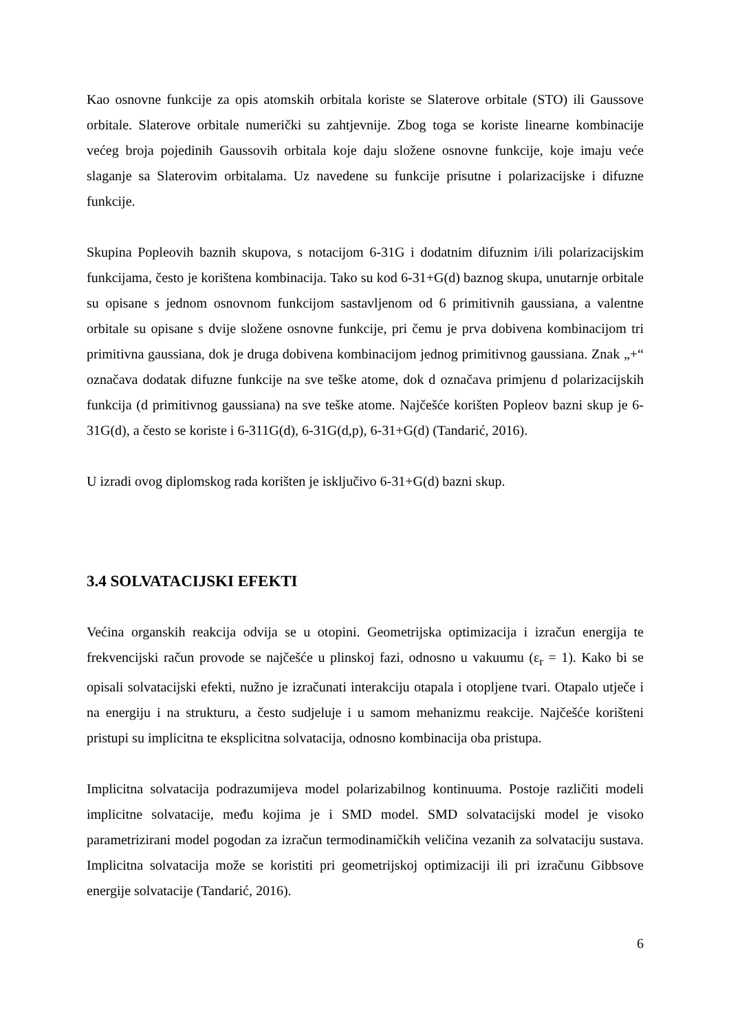Kao osnovne funkcije za opis atomskih orbitala koriste se Slaterove orbitale (STO) ili Gaussove orbitale. Slaterove orbitale numerički su zahtjevnije. Zbog toga se koriste linearne kombinacije većeg broja pojedinih Gaussovih orbitala koje daju složene osnovne funkcije, koje imaju veće slaganje sa Slaterovim orbitalama. Uz navedene su funkcije prisutne i polarizacijske i difuzne funkcije.
Skupina Popleovih baznih skupova, s notacijom 6-31G i dodatnim difuznim i/ili polarizacijskim funkcijama, često je korištena kombinacija. Tako su kod 6-31+G(d) baznog skupa, unutarnje orbitale su opisane s jednom osnovnom funkcijom sastavljenom od 6 primitivnih gaussiana, a valentne orbitale su opisane s dvije složene osnovne funkcije, pri čemu je prva dobivena kombinacijom tri primitivna gaussiana, dok je druga dobivena kombinacijom jednog primitivnog gaussiana. Znak „+“ označava dodatak difuzne funkcije na sve teške atome, dok d označava primjenu d polarizacijskih funkcija (d primitivnog gaussiana) na sve teške atome. Najčešće korišten Popleov bazni skup je 6-31G(d), a često se koriste i 6-311G(d), 6-31G(d,p), 6-31+G(d) (Tandarić, 2016).
U izradi ovog diplomskog rada korišten je isključivo 6-31+G(d) bazni skup.
3.4 SOLVATACIJSKI EFEKTI
Većina organskih reakcija odvija se u otopini. Geometrijska optimizacija i izračun energija te frekvencijski račun provode se najčešće u plinskoj fazi, odnosno u vakuumu (ε<sub>r</sub> = 1). Kako bi se opisali solvatacijski efekti, nužno je izračunati interakciju otapala i otopljene tvari. Otapalo utječe i na energiju i na strukturu, a često sudjeluje i u samom mehanizmu reakcije. Najčešće korišteni pristupi su implicitna te eksplicitna solvatacija, odnosno kombinacija oba pristupa.
Implicitna solvatacija podrazumijeva model polarizabilnog kontinuuma. Postoje različiti modeli implicitne solvatacije, među kojima je i SMD model. SMD solvatacijski model je visoko parametrizirani model pogodan za izračun termodinamičkih veličina vezanih za solvataciju sustava. Implicitna solvatacija može se koristiti pri geometrijskoj optimizaciji ili pri izračunu Gibbsove energije solvatacije (Tandarić, 2016).
6